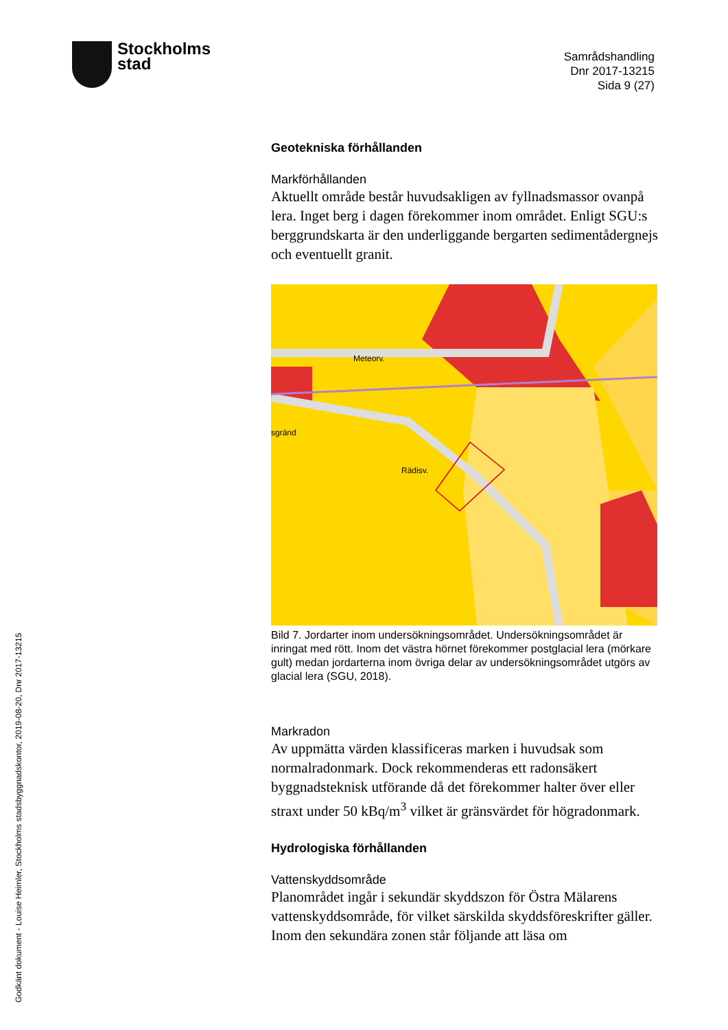Stockholms
stad
Samrådshandling
Dnr 2017-13215
Sida 9 (27)
Godkänt dokument - Louise Heimler, Stockholms stadsbyggnadskontor, 2019-08-20, Dnr 2017-13215
Geotekniska förhållanden
Markförhållanden
Aktuellt område består huvudsakligen av fyllnadsmassor ovanpå lera. Inget berg i dagen förekommer inom området. Enligt SGU:s berggrundskarta är den underliggande bergarten sedimentådergnejs och eventuellt granit.
Meteorv.
Rädisv.
sgränd
Bild 7. Jordarter inom undersökningsområdet. Undersökningsområdet är inringat med rött. Inom det västra hörnet förekommer postglacial lera (mörkare gult) medan jordarterna inom övriga delar av undersökningsområdet utgörs av glacial lera (SGU, 2018).
Markradon
Av uppmätta värden klassificeras marken i huvudsak som normalradonmark. Dock rekommenderas ett radonsäkert byggnadsteknisk utförande då det förekommer halter över eller straxt under 50 kBq/m<sup>3</sup> vilket är gränsvärdet för högradonmark.
Hydrologiska förhållanden
Vattenskyddsområde
Planområdet ingår i sekundär skyddszon för Östra Mälarens vattenskyddsområde, för vilket särskilda skyddsföreskrifter gäller. Inom den sekundära zonen står följande att läsa om